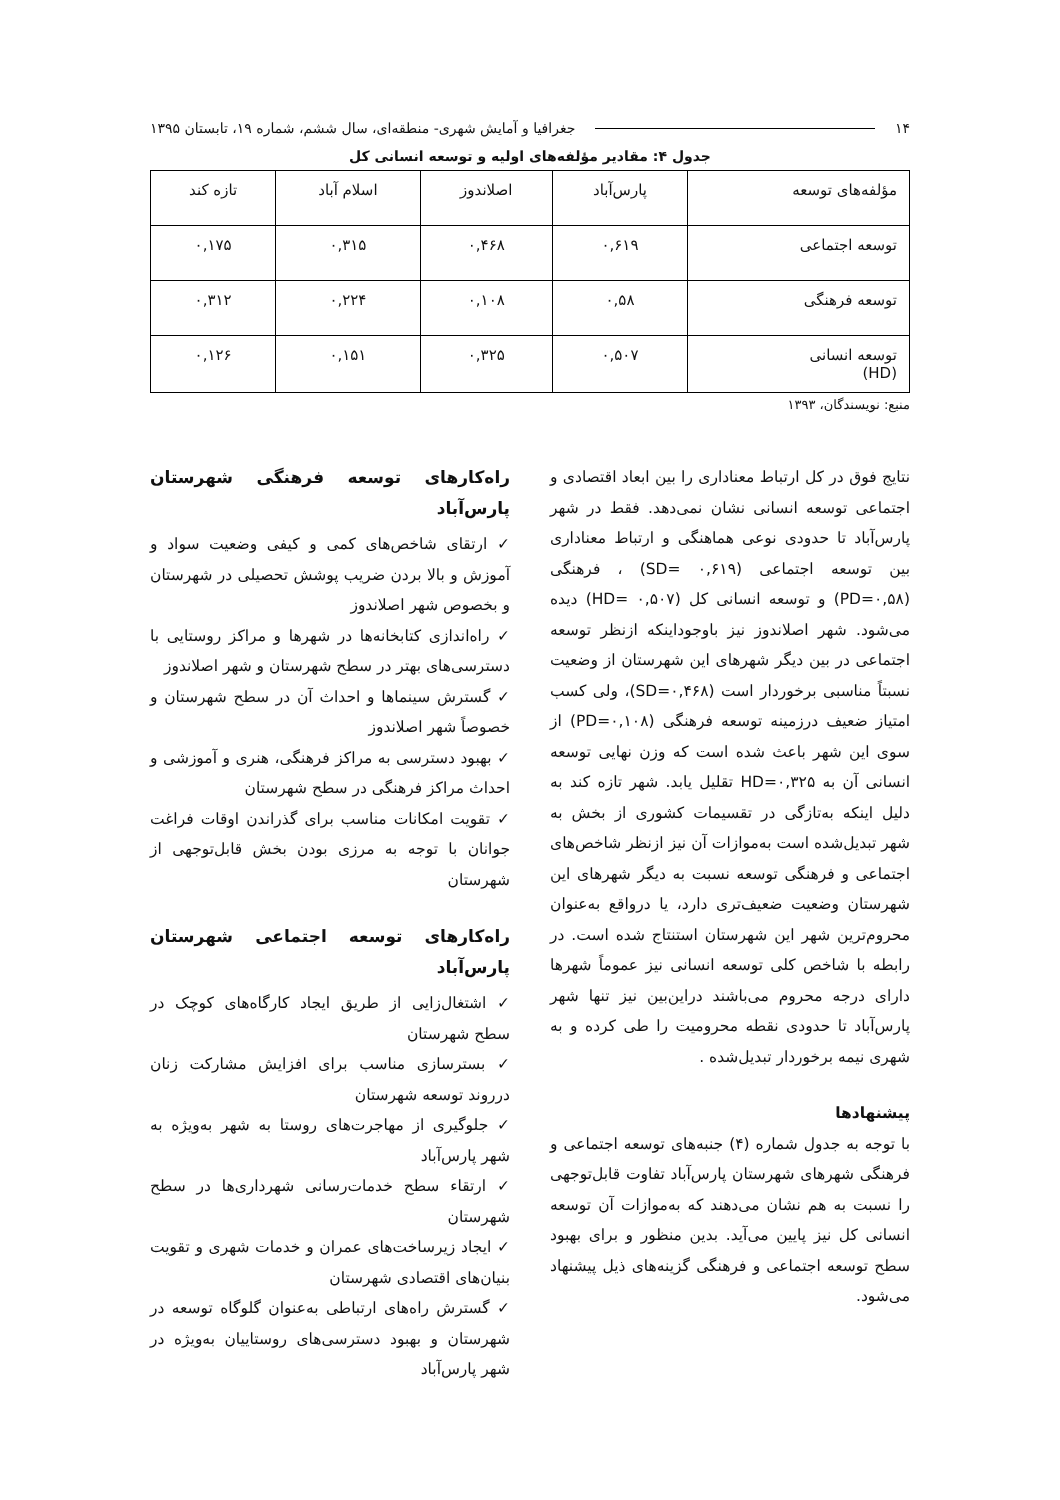۱۴ جغرافیا و آمایش شهری- منطقه‌ای، سال ششم، شماره ۱۹، تابستان ۱۳۹۵
جدول ۴: مقادیر مؤلفه‌های اولیه و توسعه انسانی کل
| مؤلفه‌های توسعه | پارس‌آباد | اصلاندوز | اسلام آباد | تازه کند |
| --- | --- | --- | --- | --- |
| توسعه اجتماعی | ۰,۶۱۹ | ۰,۴۶۸ | ۰,۳۱۵ | ۰,۱۷۵ |
| توسعه فرهنگی | ۰,۵۸ | ۰,۱۰۸ | ۰,۲۲۴ | ۰,۳۱۲ |
| توسعه انسانی (HD) | ۰,۵۰۷ | ۰,۳۲۵ | ۰,۱۵۱ | ۰,۱۲۶ |
منبع: نویسندگان، ۱۳۹۳
نتایج فوق در کل ارتباط معناداری را بین ابعاد اقتصادی و اجتماعی توسعه انسانی نشان نمی‌دهد. فقط در شهر پارس‌آباد تا حدودی نوعی هماهنگی و ارتباط معناداری بین توسعه اجتماعی (SD= ۰,۶۱۹) ، فرهنگی (PD=۰,۵۸) و توسعه انسانی کل (HD= ۰,۵۰۷) دیده می‌شود. شهر اصلاندوز نیز باوجوداینکه ازنظر توسعه اجتماعی در بین دیگر شهرهای این شهرستان از وضعیت نسبتاً مناسبی برخوردار است (SD=۰,۴۶۸)، ولی کسب امتیاز ضعیف درزمینه توسعه فرهنگی (PD=۰,۱۰۸) از سوی این شهر باعث شده است که وزن نهایی توسعه انسانی آن به HD=۰,۳۲۵ تقلیل یابد. شهر تازه کند به دلیل اینکه به‌تازگی در تقسیمات کشوری از بخش به شهر تبدیل‌شده است به‌موازات آن نیز ازنظر شاخص‌های اجتماعی و فرهنگی توسعه نسبت به دیگر شهرهای این شهرستان وضعیت ضعیف‌تری دارد، یا درواقع به‌عنوان محروم‌ترین شهر این شهرستان استنتاج شده است. در رابطه با شاخص کلی توسعه انسانی نیز عموماً شهرها دارای درجه محروم می‌باشند دراین‌بین نیز تنها شهر پارس‌آباد تا حدودی نقطه محرومیت را طی کرده و به شهری نیمه برخوردار تبدیل‌شده .
پیشنهادها
با توجه به جدول شماره (۴) جنبه‌های توسعه اجتماعی و فرهنگی شهرهای شهرستان پارس‌آباد تفاوت قابل‌توجهی را نسبت به هم نشان می‌دهند که به‌موازات آن توسعه انسانی کل نیز پایین می‌آید. بدین منظور و برای بهبود سطح توسعه اجتماعی و فرهنگی گزینه‌های ذیل پیشنهاد می‌شود.
راه‌کارهای توسعه فرهنگی شهرستان پارس‌آباد
✓ ارتقای شاخص‌های کمی و کیفی وضعیت سواد و آموزش و بالا بردن ضریب پوشش تحصیلی در شهرستان و بخصوص شهر اصلاندوز
✓ راه‌اندازی کتابخانه‌ها در شهرها و مراکز روستایی با دسترسی‌های بهتر در سطح شهرستان و شهر اصلاندوز
✓ گسترش سینماها و احداث آن در سطح شهرستان و خصوصاً شهر اصلاندوز
✓ بهبود دسترسی به مراکز فرهنگی، هنری و آموزشی و احداث مراکز فرهنگی در سطح شهرستان
✓ تقویت امکانات مناسب برای گذراندن اوقات فراغت جوانان با توجه به مرزی بودن بخش قابل‌توجهی از شهرستان
راه‌کارهای توسعه اجتماعی شهرستان پارس‌آباد
✓ اشتغال‌زایی از طریق ایجاد کارگاه‌های کوچک در سطح شهرستان
✓ بسترسازی مناسب برای افزایش مشارکت زنان درروند توسعه شهرستان
✓ جلوگیری از مهاجرت‌های روستا به شهر به‌ویژه به شهر پارس‌آباد
✓ ارتقاء سطح خدمات‌رسانی شهرداری‌ها در سطح شهرستان
✓ ایجاد زیرساخت‌های عمران و خدمات شهری و تقویت بنیان‌های اقتصادی شهرستان
✓ گسترش راه‌های ارتباطی به‌عنوان گلوگاه توسعه در شهرستان و بهبود دسترسی‌های روستاییان به‌ویژه در شهر پارس‌آباد